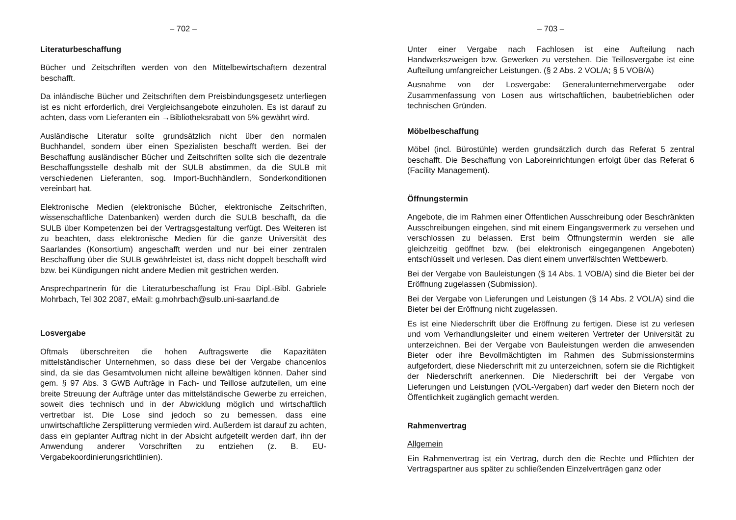– 702 –
Literaturbeschaffung
Bücher und Zeitschriften werden von den Mittelbewirtschaftern dezentral beschafft.
Da inländische Bücher und Zeitschriften dem Preisbindungsgesetz unterliegen ist es nicht erforderlich, drei Vergleichsangebote einzuholen. Es ist darauf zu achten, dass vom Lieferanten ein →Bibliotheksrabatt von 5% gewährt wird.
Ausländische Literatur sollte grundsätzlich nicht über den normalen Buchhandel, sondern über einen Spezialisten beschafft werden. Bei der Beschaffung ausländischer Bücher und Zeitschriften sollte sich die dezentrale Beschaffungsstelle deshalb mit der SULB abstimmen, da die SULB mit verschiedenen Lieferanten, sog. Import-Buchhändlern, Sonderkonditionen vereinbart hat.
Elektronische Medien (elektronische Bücher, elektronische Zeitschriften, wissenschaftliche Datenbanken) werden durch die SULB beschafft, da die SULB über Kompetenzen bei der Vertragsgestaltung verfügt. Des Weiteren ist zu beachten, dass elektronische Medien für die ganze Universität des Saarlandes (Konsortium) angeschafft werden und nur bei einer zentralen Beschaffung über die SULB gewährleistet ist, dass nicht doppelt beschafft wird bzw. bei Kündigungen nicht andere Medien mit gestrichen werden.
Ansprechpartnerin für die Literaturbeschaffung ist Frau Dipl.-Bibl. Gabriele Mohrbach, Tel 302 2087, eMail: g.mohrbach@sulb.uni-saarland.de
Losvergabe
Oftmals überschreiten die hohen Auftragswerte die Kapazitäten mittelständischer Unternehmen, so dass diese bei der Vergabe chancenlos sind, da sie das Gesamtvolumen nicht alleine bewältigen können. Daher sind gem. § 97 Abs. 3 GWB Aufträge in Fach- und Teillose aufzuteilen, um eine breite Streuung der Aufträge unter das mittelständische Gewerbe zu erreichen, soweit dies technisch und in der Abwicklung möglich und wirtschaftlich vertretbar ist. Die Lose sind jedoch so zu bemessen, dass eine unwirtschaftliche Zersplitterung vermieden wird. Außerdem ist darauf zu achten, dass ein geplanter Auftrag nicht in der Absicht aufgeteilt werden darf, ihn der Anwendung anderer Vorschriften zu entziehen (z. B. EU-Vergabekoordinierungsrichtlinien).
– 703 –
Unter einer Vergabe nach Fachlosen ist eine Aufteilung nach Handwerkszweigen bzw. Gewerken zu verstehen. Die Teillosvergabe ist eine Aufteilung umfangreicher Leistungen. (§ 2 Abs. 2 VOL/A; § 5 VOB/A)
Ausnahme von der Losvergabe: Generalunternehmervergabe oder Zusammenfassung von Losen aus wirtschaftlichen, baubetrieblichen oder technischen Gründen.
Möbelbeschaffung
Möbel (incl. Bürostühle) werden grundsätzlich durch das Referat 5 zentral beschafft. Die Beschaffung von Laboreinrichtungen erfolgt über das Referat 6 (Facility Management).
Öffnungstermin
Angebote, die im Rahmen einer Öffentlichen Ausschreibung oder Beschränkten Ausschreibungen eingehen, sind mit einem Eingangsvermerk zu versehen und verschlossen zu belassen. Erst beim Öffnungstermin werden sie alle gleichzeitig geöffnet bzw. (bei elektronisch eingegangenen Angeboten) entschlüsselt und verlesen. Das dient einem unverfälschten Wettbewerb.
Bei der Vergabe von Bauleistungen (§ 14 Abs. 1 VOB/A) sind die Bieter bei der Eröffnung zugelassen (Submission).
Bei der Vergabe von Lieferungen und Leistungen (§ 14 Abs. 2 VOL/A) sind die Bieter bei der Eröffnung nicht zugelassen.
Es ist eine Niederschrift über die Eröffnung zu fertigen. Diese ist zu verlesen und vom Verhandlungsleiter und einem weiteren Vertreter der Universität zu unterzeichnen. Bei der Vergabe von Bauleistungen werden die anwesenden Bieter oder ihre Bevollmächtigten im Rahmen des Submissionstermins aufgefordert, diese Niederschrift mit zu unterzeichnen, sofern sie die Richtigkeit der Niederschrift anerkennen. Die Niederschrift bei der Vergabe von Lieferungen und Leistungen (VOL-Vergaben) darf weder den Bietern noch der Öffentlichkeit zugänglich gemacht werden.
Rahmenvertrag
Allgemein
Ein Rahmenvertrag ist ein Vertrag, durch den die Rechte und Pflichten der Vertragspartner aus später zu schließenden Einzelverträgen ganz oder